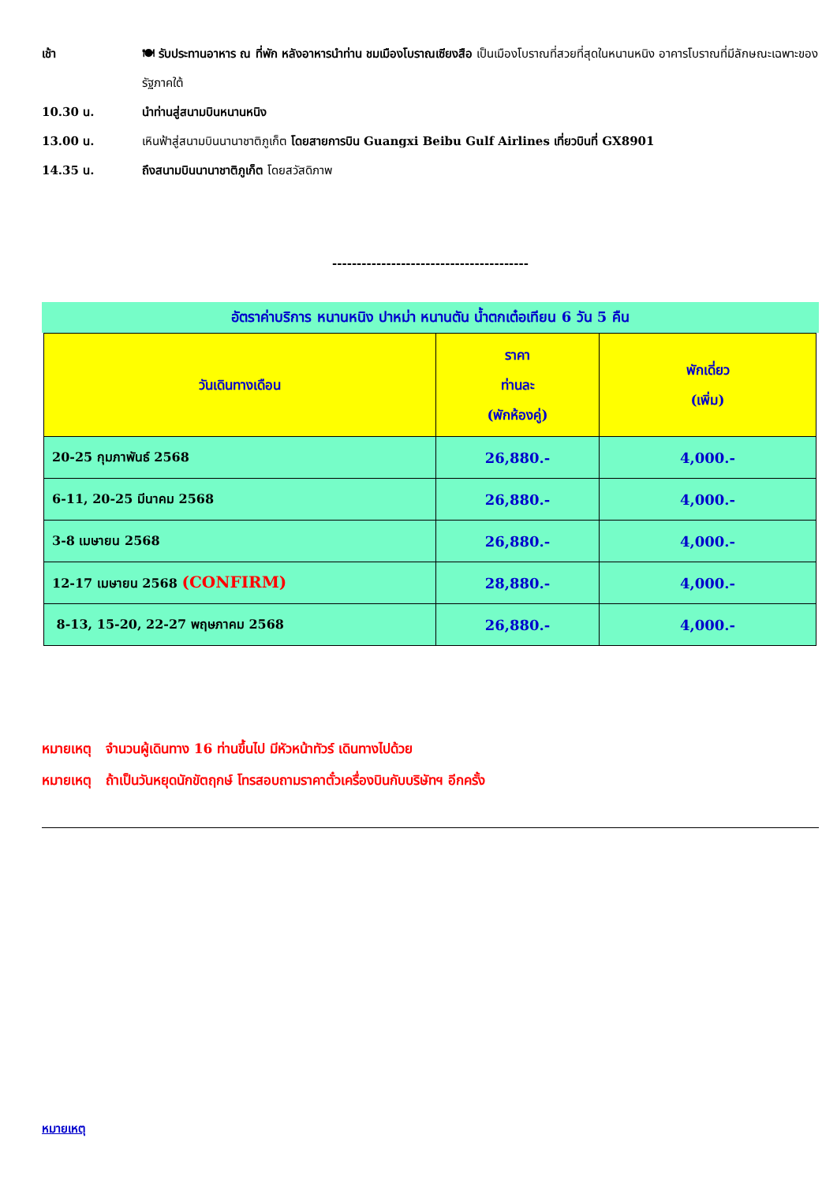เช้า 🍽 รับประทานอาหาร ณ ที่พัก หลังอาหารนำท่าน ชมเมืองโบราณเซียงสือ เป็นเมืองโบราณที่สวยที่สุดในหนานหนิง อาคารโบราณที่มีลักษณะเฉพาะของรัฐภาคใต้
10.30 น. นำท่านสู่สนามบินหนานหนิง
13.00 น. เหินฟ้าสู่สนามบินนานาชาติภูเก็ต โดยสายการบิน Guangxi Beibu Gulf Airlines เที่ยวบินที่ GX8901
14.35 น. ถึงสนามบินนานาชาติภูเก็ต โดยสวัสดิภาพ
----------------------------------------
อัตราค่าบริการ หนานหนิง ปาหม่า หนานตัน น้ำตกเต๋อเทียน 6 วัน 5 คืน
| วันเดินทางเดือน | ราคา ท่านละ (พักห้องคู่) | พักเดี่ยว (เพิ่ม) |
| --- | --- | --- |
| 20-25 กุมภาพันธ์ 2568 | 26,880.- | 4,000.- |
| 6-11, 20-25 มีนาคม 2568 | 26,880.- | 4,000.- |
| 3-8 เมษายน 2568 | 26,880.- | 4,000.- |
| 12-17 เมษายน 2568 (CONFIRM) | 28,880.- | 4,000.- |
| 8-13, 15-20, 22-27 พฤษภาคม 2568 | 26,880.- | 4,000.- |
หมายเหตุ จำนวนผู้เดินทาง 16 ท่านขึ้นไป มีหัวหน้าทัวร์ เดินทางไปด้วย
หมายเหตุ ถ้าเป็นวันหยุดนักขัตฤกษ์ โทรสอบถามราคาตั๋วเครื่องบินกับบริษัทฯ อีกครั้ง
หมายเหตุ